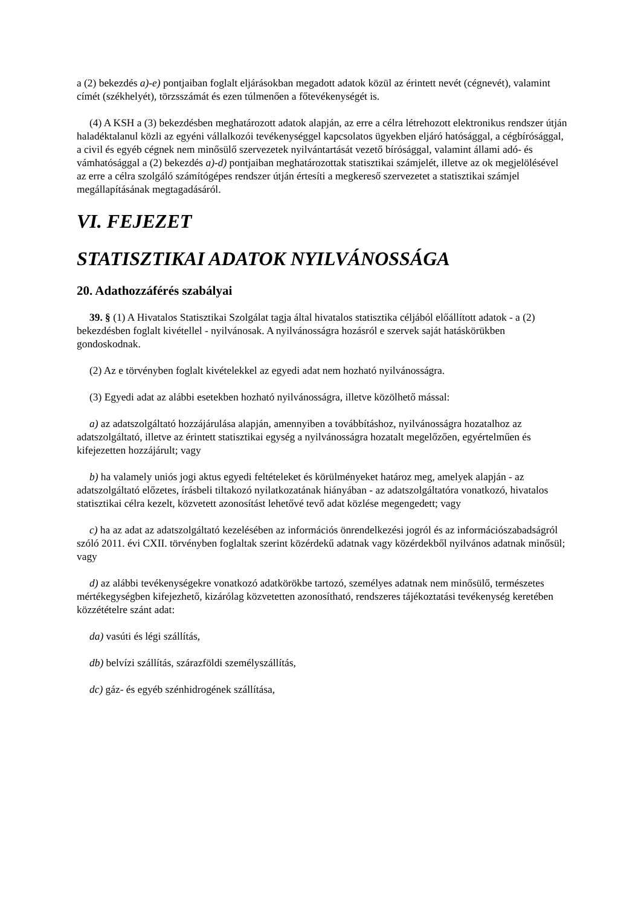a (2) bekezdés a)-e) pontjaiban foglalt eljárásokban megadott adatok közül az érintett nevét (cégnevét), valamint címét (székhelyét), törzsszámát és ezen túlmenően a főtevékenységét is.
(4) A KSH a (3) bekezdésben meghatározott adatok alapján, az erre a célra létrehozott elektronikus rendszer útján haladéktalanul közli az egyéni vállalkozói tevékenységgel kapcsolatos ügyekben eljáró hatósággal, a cégbírósággal, a civil és egyéb cégnek nem minősülő szervezetek nyilvántartását vezető bírósággal, valamint állami adó- és vámhatósággal a (2) bekezdés a)-d) pontjaiban meghatározottak statisztikai számjelét, illetve az ok megjelölésével az erre a célra szolgáló számítógépes rendszer útján értesíti a megkereső szervezetet a statisztikai számjel megállapításának megtagadásáról.
VI. FEJEZET
STATISZTIKAI ADATOK NYILVÁNOSSÁGA
20. Adathozzáférés szabályai
39. § (1) A Hivatalos Statisztikai Szolgálat tagja által hivatalos statisztika céljából előállított adatok - a (2) bekezdésben foglalt kivétellel - nyilvánosak. A nyilvánosságra hozásról e szervek saját hatáskörükben gondoskodnak.
(2) Az e törvényben foglalt kivételekkel az egyedi adat nem hozható nyilvánosságra.
(3) Egyedi adat az alábbi esetekben hozható nyilvánosságra, illetve közölhető mással:
a) az adatszolgáltató hozzájárulása alapján, amennyiben a továbbításhoz, nyilvánosságra hozatalhoz az adatszolgáltató, illetve az érintett statisztikai egység a nyilvánosságra hozatalt megelőzően, egyértelműen és kifejezetten hozzájárult; vagy
b) ha valamely uniós jogi aktus egyedi feltételeket és körülményeket határoz meg, amelyek alapján - az adatszolgáltató előzetes, írásbeli tiltakozó nyilatkozatának hiányában - az adatszolgáltatóra vonatkozó, hivatalos statisztikai célra kezelt, közvetett azonosítást lehetővé tevő adat közlése megengedett; vagy
c) ha az adat az adatszolgáltató kezelésében az információs önrendelkezési jogról és az információszabadságról szóló 2011. évi CXII. törvényben foglaltak szerint közérdekű adatnak vagy közérdekből nyilvános adatnak minősül; vagy
d) az alábbi tevékenységekre vonatkozó adatkörökbe tartozó, személyes adatnak nem minősülő, természetes mértékegységben kifejezhető, kizárólag közvetetten azonosítható, rendszeres tájékoztatási tevékenység keretében közzétételre szánt adat:
da) vasúti és légi szállítás,
db) belvízi szállítás, szárazföldi személyszállítás,
dc) gáz- és egyéb szénhidrogének szállítása,